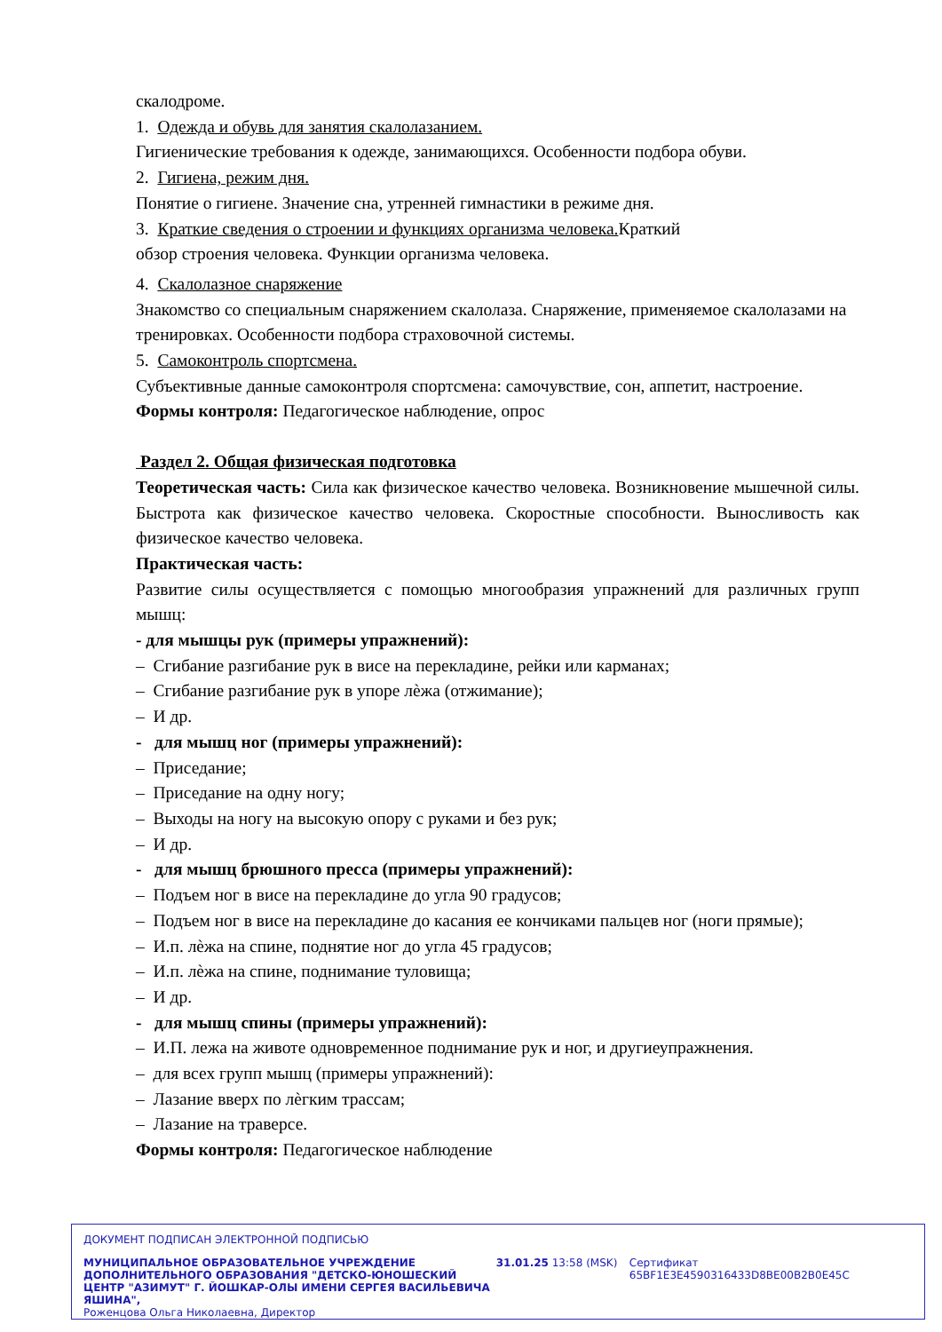скалодроме.
1. Одежда и обувь для занятия скалолазанием.
Гигиенические требования к одежде, занимающихся. Особенности подбора обуви.
2. Гигиена, режим дня.
Понятие о гигиене. Значение сна, утренней гимнастики в режиме дня.
3. Краткие сведения о строении и функциях организма человека. Краткий
обзор строения человека. Функции организма человека.
4. Скалолазное снаряжение
Знакомство со специальным снаряжением скалолаза. Снаряжение, применяемое скалолазами на тренировках. Особенности подбора страховочной системы.
5. Самоконтроль спортсмена.
Субъективные данные самоконтроля спортсмена: самочувствие, сон, аппетит, настроение.
Формы контроля: Педагогическое наблюдение, опрос
Раздел 2. Общая физическая подготовка
Теоретическая часть: Сила как физическое качество человека. Возникновение мышечной силы. Быстрота как физическое качество человека. Скоростные способности. Выносливость как физическое качество человека.
Практическая часть:
Развитие силы осуществляется с помощью многообразия упражнений для различных групп мышц:
- для мышцы рук (примеры упражнений):
– Сгибание разгибание рук в висе на перекладине, рейки или карманах;
– Сгибание разгибание рук в упоре лѐжа (отжимание);
– И др.
- для мышц ног (примеры упражнений):
– Приседание;
– Приседание на одну ногу;
– Выходы на ногу на высокую опору с руками и без рук;
– И др.
- для мышц брюшного пресса (примеры упражнений):
– Подъем ног в висе на перекладине до угла 90 градусов;
– Подъем ног в висе на перекладине до касания ее кончиками пальцев ног (ноги прямые);
– И.п. лѐжа на спине, поднятие ног до угла 45 градусов;
– И.п. лѐжа на спине, поднимание туловища;
– И др.
- для мышц спины (примеры упражнений):
– И.П. лежа на животе одновременное поднимание рук и ног, и другиеупражнения.
– для всех групп мышц (примеры упражнений):
– Лазание вверх по лѐгким трассам;
– Лазание на траверсе.
Формы контроля: Педагогическое наблюдение
ДОКУМЕНТ ПОДПИСАН ЭЛЕКТРОННОЙ ПОДПИСЬЮ
МУНИЦИПАЛЬНОЕ ОБРАЗОВАТЕЛЬНОЕ УЧРЕЖДЕНИЕ ДОПОЛНИТЕЛЬНОГО ОБРАЗОВАНИЯ "ДЕТСКО-ЮНОШЕСКИЙ ЦЕНТР "АЗИМУТ" Г. ЙОШКАР-ОЛЫ ИМЕНИ СЕРГЕЯ ВАСИЛЬЕВИЧА ЯШИНА",
Роженцова Ольга Николаевна, Директор
31.01.25 13:58 (MSK) Сертификат 65BF1E3E4590316433D8BE00B2B0E45C